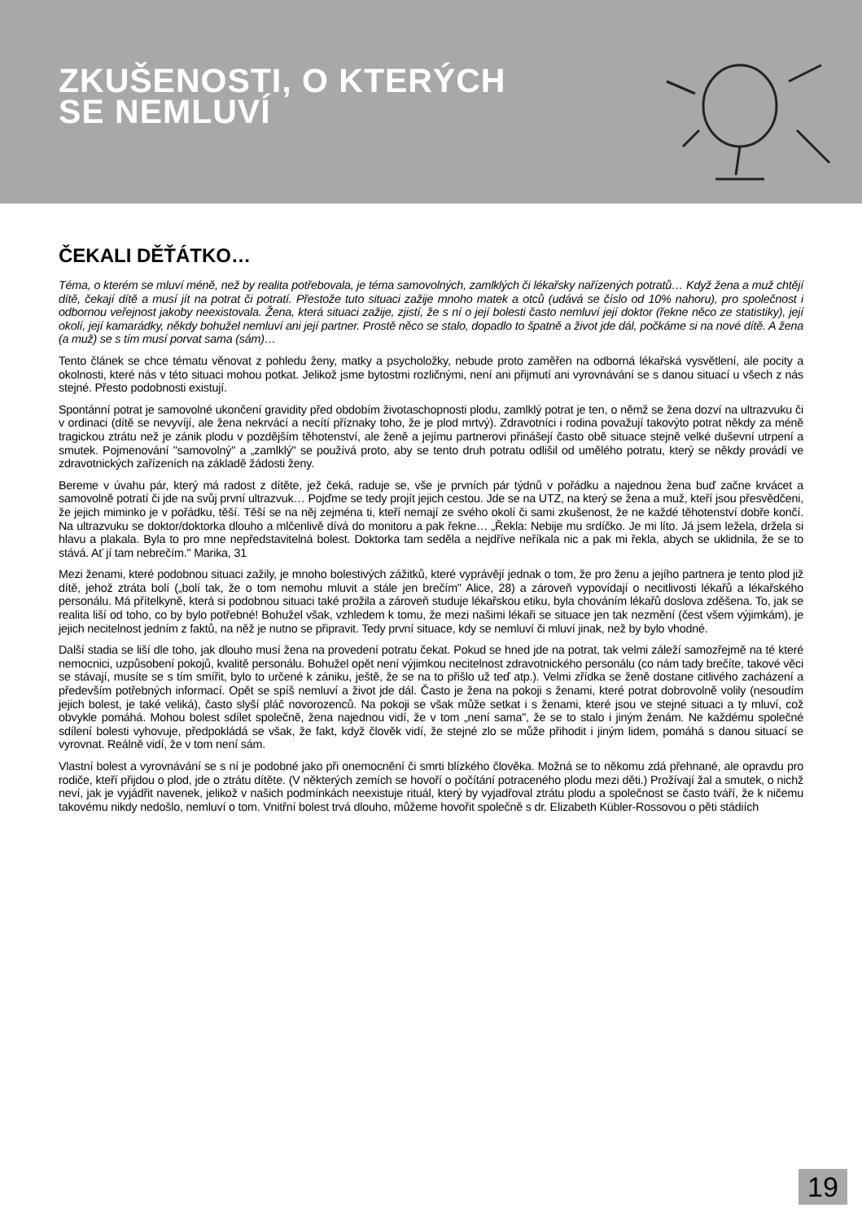ZKUŠENOSTI, O KTERÝCH
SE NEMLUVÍ
ČEKALI DĚŤÁTKO…
Téma, o kterém se mluví méně, než by realita potřebovala, je téma samovolných, zamlklých či lékařsky nařízených potratů… Když žena a muž chtějí dítě, čekají dítě a musí jít na potrat či potratí. Přestože tuto situaci zažije mnoho matek a otců (udává se číslo od 10% nahoru), pro společnost i odbornou veřejnost jakoby neexistovala. Žena, která situaci zažije, zjistí, že s ní o její bolesti často nemluví její doktor (řekne něco ze statistiky), její okolí, její kamarádky, někdy bohužel nemluví ani její partner. Prostě něco se stalo, dopadlo to špatně a život jde dál, počkáme si na nové dítě. A žena (a muž) se s tím musí porvat sama (sám)…
Tento článek se chce tématu věnovat z pohledu ženy, matky a psycholožky, nebude proto zaměřen na odborná lékařská vysvětlení, ale pocity a okolnosti, které nás v této situaci mohou potkat. Jelikož jsme bytostmi rozličnými, není ani přijmutí ani vyrovnávání se s danou situací u všech z nás stejné. Přesto podobnosti existují.
Spontánní potrat je samovolné ukončení gravidity před obdobím životaschopnosti plodu, zamlklý potrat je ten, o němž se žena dozví na ultrazvuku či v ordinaci (dítě se nevyvíjí, ale žena nekrvácí a necítí příznaky toho, že je plod mrtvý). Zdravotníci i rodina považují takovýto potrat někdy za méně tragickou ztrátu než je zánik plodu v pozdějším těhotenství, ale ženě a jejímu partnerovi přinášejí často obě situace stejně velké duševní utrpení a smutek. Pojmenování "samovolný" a „zamlklý" se používá proto, aby se tento druh potratu odlišil od umělého potratu, který se někdy provádí ve zdravotnických zařízeních na základě žádosti ženy.
Bereme v úvahu pár, který má radost z dítěte, jež čeká, raduje se, vše je prvních pár týdnů v pořádku a najednou žena buď začne krvácet a samovolně potratí či jde na svůj první ultrazvuk… Pojďme se tedy projít jejich cestou. Jde se na UTZ, na který se žena a muž, kteří jsou přesvědčeni, že jejich miminko je v pořádku, těší. Těší se na něj zejména ti, kteří nemají ze svého okolí či sami zkušenost, že ne každé těhotenství dobře končí. Na ultrazvuku se doktor/doktorka dlouho a mlčenlivě dívá do monitoru a pak řekne… „Řekla: Nebije mu srdíčko. Je mi líto. Já jsem ležela, držela si hlavu a plakala. Byla to pro mne nepředstavitelná bolest. Doktorka tam seděla a nejdříve neříkala nic a pak mi řekla, abych se uklidnila, že se to stává. Ať jí tam nebrečím." Marika, 31
Mezi ženami, které podobnou situaci zažily, je mnoho bolestivých zážitků, které vyprávějí jednak o tom, že pro ženu a jejího partnera je tento plod již dítě, jehož ztráta bolí („bolí tak, že o tom nemohu mluvit a stále jen brečím" Alice, 28) a zároveň vypovídají o necitlivosti lékařů a lékařského personálu. Má přítelkyně, která si podobnou situaci také prožila a zároveň studuje lékařskou etiku, byla chováním lékařů doslova zděšena. To, jak se realita liší od toho, co by bylo potřebné! Bohužel však, vzhledem k tomu, že mezi našimi lékaři se situace jen tak nezmění (čest všem výjimkám), je jejich necitelnost jedním z faktů, na něž je nutno se připravit. Tedy první situace, kdy se nemluví či mluví jinak, než by bylo vhodné.
Další stadia se liší dle toho, jak dlouho musí žena na provedení potratu čekat. Pokud se hned jde na potrat, tak velmi záleží samozřejmě na té které nemocnici, uzpůsobení pokojů, kvalitě personálu. Bohužel opět není výjimkou necitelnost zdravotnického personálu (co nám tady brečíte, takové věci se stávají, musíte se s tím smířit, bylo to určené k zániku, ještě, že se na to přišlo už teď atp.). Velmi zřídka se ženě dostane citlivého zacházení a především potřebných informací. Opět se spíš nemluví a život jde dál. Často je žena na pokoji s ženami, které potrat dobrovolně volily (nesoudím jejich bolest, je také veliká), často slyší pláč novorozenců. Na pokoji se však může setkat i s ženami, které jsou ve stejné situaci a ty mluví, což obvykle pomáhá. Mohou bolest sdílet společně, žena najednou vidí, že v tom „není sama", že se to stalo i jiným ženám. Ne každému společné sdílení bolesti vyhovuje, předpokládá se však, že fakt, když člověk vidí, že stejné zlo se může přihodit i jiným lidem, pomáhá s danou situací se vyrovnat. Reálně vidí, že v tom není sám.
Vlastní bolest a vyrovnávání se s ní je podobné jako při onemocnění či smrti blízkého člověka. Možná se to někomu zdá přehnané, ale opravdu pro rodiče, kteří přijdou o plod, jde o ztrátu dítěte. (V některých zemích se hovoří o počítání potraceného plodu mezi děti.) Prožívají žal a smutek, o nichž neví, jak je vyjádřit navenek, jelikož v našich podmínkách neexistuje rituál, který by vyjadřoval ztrátu plodu a společnost se často tváří, že k ničemu takovému nikdy nedošlo, nemluví o tom. Vnitřní bolest trvá dlouho, můžeme hovořit společně s dr. Elizabeth Kübler-Rossovou o pěti stádiích
19